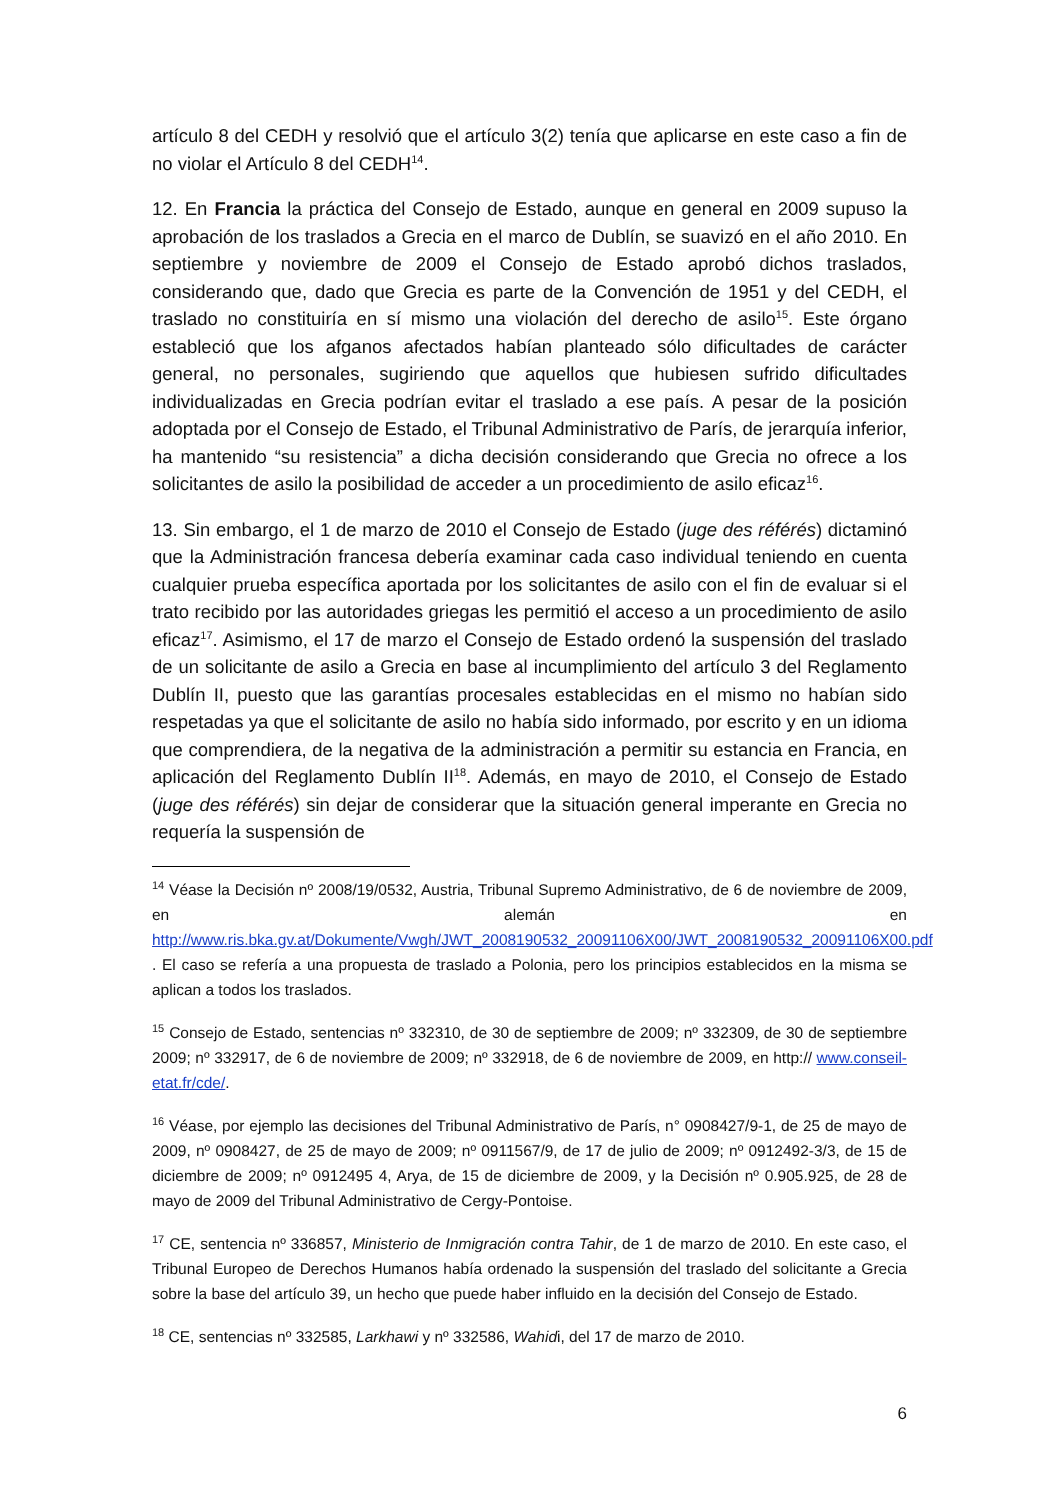artículo 8 del CEDH y resolvió que el artículo 3(2) tenía que aplicarse en este caso a fin de no violar el Artículo 8 del CEDH<sup>14</sup>.
12. En Francia la práctica del Consejo de Estado, aunque en general en 2009 supuso la aprobación de los traslados a Grecia en el marco de Dublín, se suavizó en el año 2010. En septiembre y noviembre de 2009 el Consejo de Estado aprobó dichos traslados, considerando que, dado que Grecia es parte de la Convención de 1951 y del CEDH, el traslado no constituiría en sí mismo una violación del derecho de asilo<sup>15</sup>. Este órgano estableció que los afganos afectados habían planteado sólo dificultades de carácter general, no personales, sugiriendo que aquellos que hubiesen sufrido dificultades individualizadas en Grecia podrían evitar el traslado a ese país. A pesar de la posición adoptada por el Consejo de Estado, el Tribunal Administrativo de París, de jerarquía inferior, ha mantenido “su resistencia” a dicha decisión considerando que Grecia no ofrece a los solicitantes de asilo la posibilidad de acceder a un procedimiento de asilo eficaz<sup>16</sup>.
13. Sin embargo, el 1 de marzo de 2010 el Consejo de Estado (juge des référés) dictaminó que la Administración francesa debería examinar cada caso individual teniendo en cuenta cualquier prueba específica aportada por los solicitantes de asilo con el fin de evaluar si el trato recibido por las autoridades griegas les permitió el acceso a un procedimiento de asilo eficaz<sup>17</sup>. Asimismo, el 17 de marzo el Consejo de Estado ordenó la suspensión del traslado de un solicitante de asilo a Grecia en base al incumplimiento del artículo 3 del Reglamento Dublín II, puesto que las garantías procesales establecidas en el mismo no habían sido respetadas ya que el solicitante de asilo no había sido informado, por escrito y en un idioma que comprendiera, de la negativa de la administración a permitir su estancia en Francia, en aplicación del Reglamento Dublín II<sup>18</sup>. Además, en mayo de 2010, el Consejo de Estado (juge des référés) sin dejar de considerar que la situación general imperante en Grecia no requería la suspensión de
<sup>14</sup> Véase la Decisión nº 2008/19/0532, Austria, Tribunal Supremo Administrativo, de 6 de noviembre de 2009, en alemán en http://www.ris.bka.gv.at/Dokumente/Vwgh/JWT_2008190532_20091106X00/JWT_2008190532_20091106X00.pdf . El caso se refería a una propuesta de traslado a Polonia, pero los principios establecidos en la misma se aplican a todos los traslados.
<sup>15</sup> Consejo de Estado, sentencias nº 332310, de 30 de septiembre de 2009; nº 332309, de 30 de septiembre 2009; nº 332917, de 6 de noviembre de 2009; nº 332918, de 6 de noviembre de 2009, en http:// www.conseil-etat.fr/cde/.
<sup>16</sup> Véase, por ejemplo las decisiones del Tribunal Administrativo de París, n° 0908427/9-1, de 25 de mayo de 2009, nº 0908427, de 25 de mayo de 2009; nº 0911567/9, de 17 de julio de 2009; nº 0912492-3/3, de 15 de diciembre de 2009; nº 0912495 4, Arya, de 15 de diciembre de 2009, y la Decisión nº 0.905.925, de 28 de mayo de 2009 del Tribunal Administrativo de Cergy-Pontoise.
<sup>17</sup> CE, sentencia nº 336857, Ministerio de Inmigración contra Tahir, de 1 de marzo de 2010. En este caso, el Tribunal Europeo de Derechos Humanos había ordenado la suspensión del traslado del solicitante a Grecia sobre la base del artículo 39, un hecho que puede haber influido en la decisión del Consejo de Estado.
<sup>18</sup> CE, sentencias nº 332585, Larkhawi y nº 332586, Wahidi, del 17 de marzo de 2010.
6